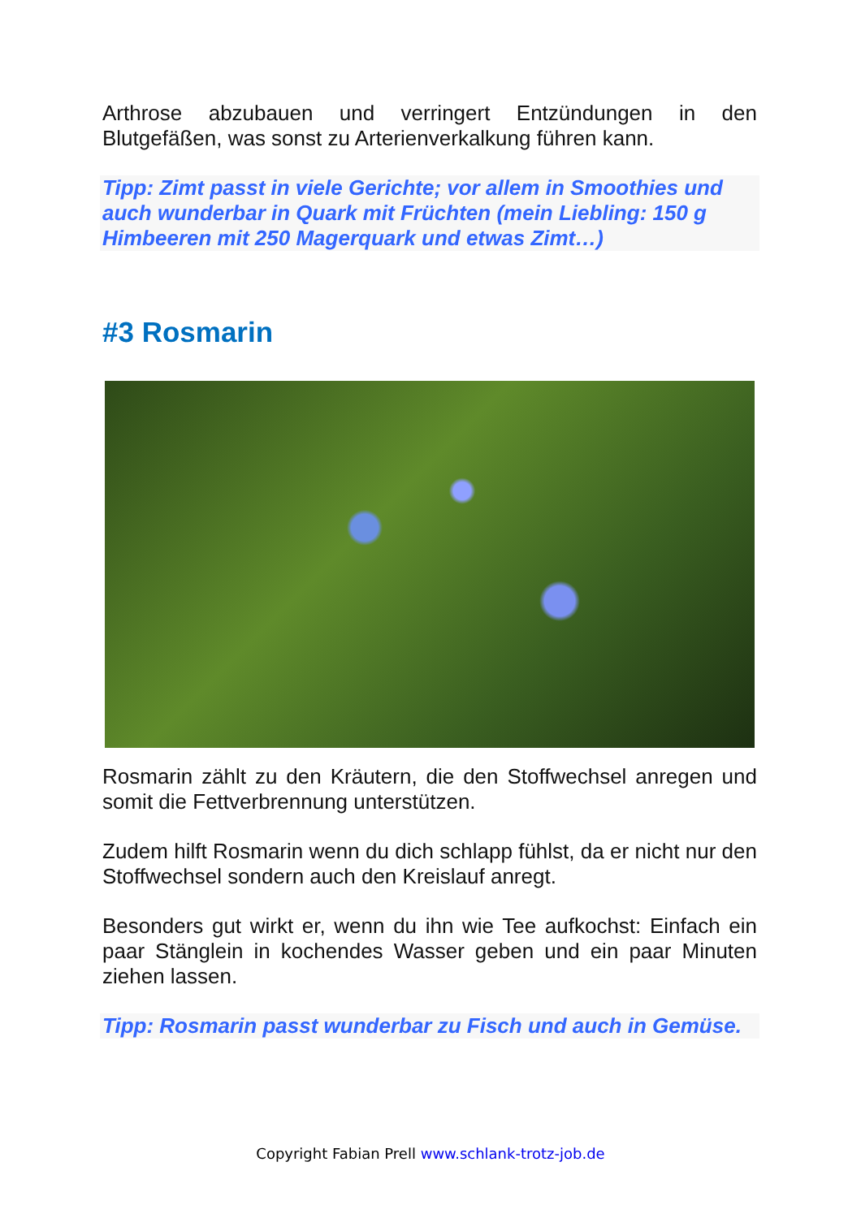Arthrose abzubauen und verringert Entzündungen in den Blutgefäßen, was sonst zu Arterienverkalkung führen kann.
Tipp: Zimt passt in viele Gerichte; vor allem in Smoothies und auch wunderbar in Quark mit Früchten (mein Liebling: 150 g Himbeeren mit 250 Magerquark und etwas Zimt…)
#3 Rosmarin
Rosmarin zählt zu den Kräutern, die den Stoffwechsel anregen und somit die Fettverbrennung unterstützen.
Zudem hilft Rosmarin wenn du dich schlapp fühlst, da er nicht nur den Stoffwechsel sondern auch den Kreislauf anregt.
Besonders gut wirkt er, wenn du ihn wie Tee aufkochst: Einfach ein paar Stänglein in kochendes Wasser geben und ein paar Minuten ziehen lassen.
Tipp: Rosmarin passt wunderbar zu Fisch und auch in Gemüse.
Copyright Fabian Prell www.schlank-trotz-job.de